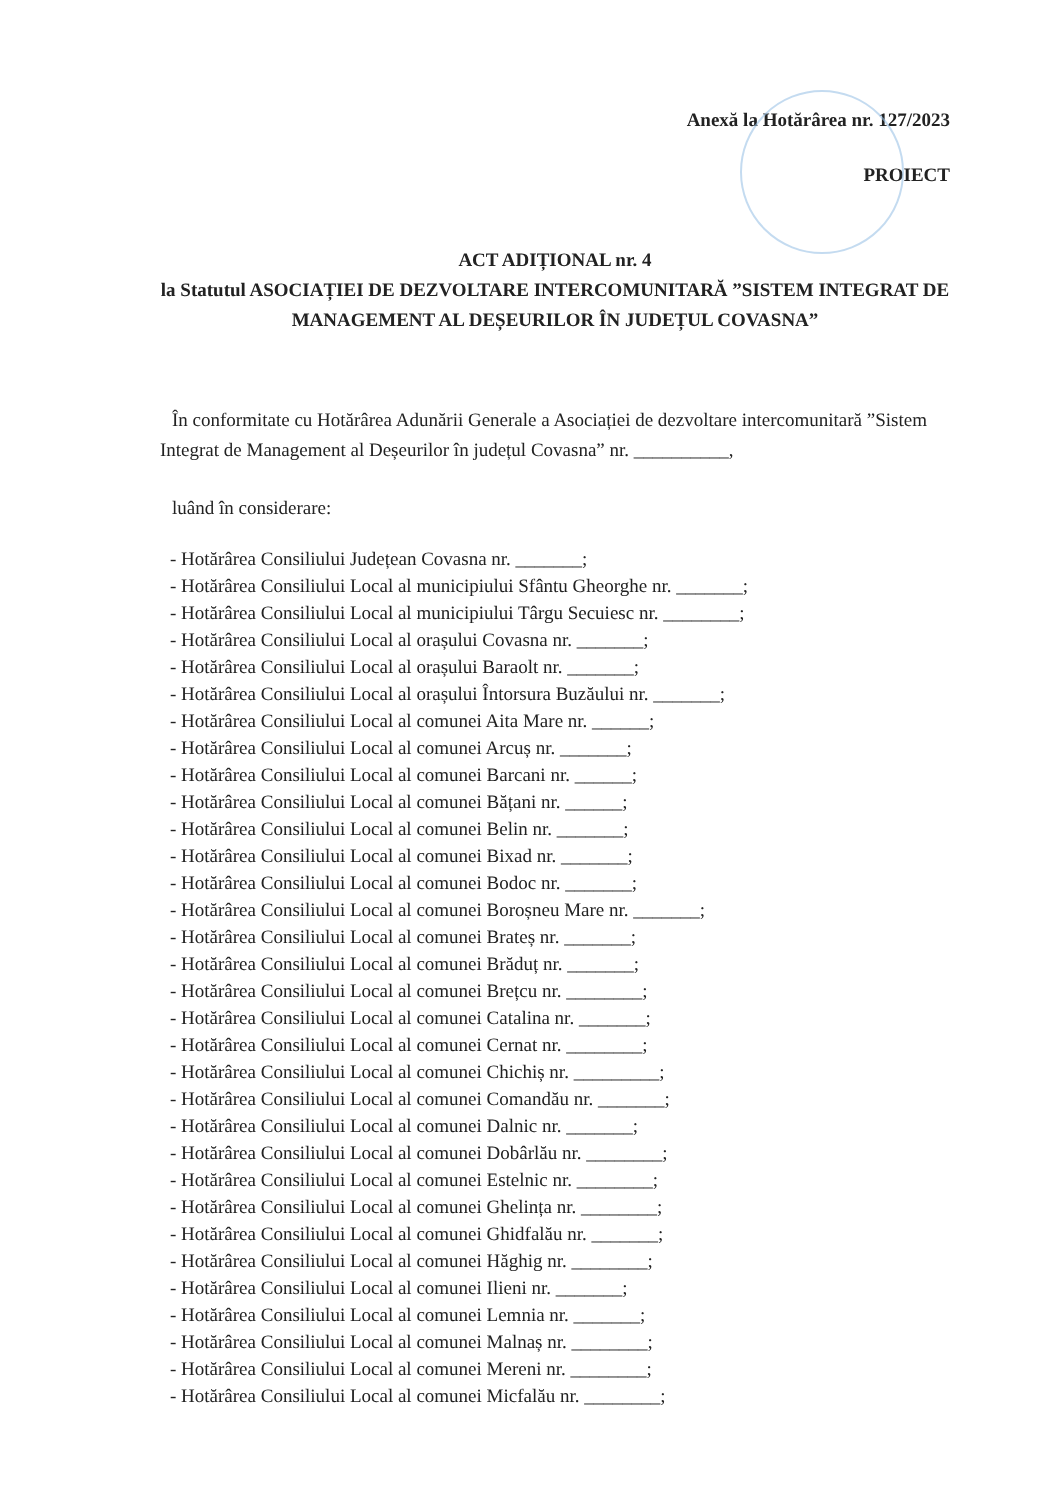Anexă la Hotărârea nr. 127/2023
PROIECT
ACT ADIȚIONAL nr. 4
la Statutul ASOCIAȚIEI DE DEZVOLTARE INTERCOMUNITARĂ ”SISTEM INTEGRAT DE MANAGEMENT AL DEȘEURILOR ÎN JUDEȚUL COVASNA”
În conformitate cu Hotărârea Adunării Generale a Asociației de dezvoltare intercomunitară ”Sistem Integrat de Management al Deșeurilor în județul Covasna” nr. __________,
luând în considerare:
- Hotărârea Consiliului Județean Covasna nr. _______;
- Hotărârea Consiliului Local al municipiului Sfântu Gheorghe nr. _______;
- Hotărârea Consiliului Local al municipiului Târgu Secuiesc nr. ________;
- Hotărârea Consiliului Local al orașului Covasna nr. _______;
- Hotărârea Consiliului Local al orașului Baraolt nr. _______;
- Hotărârea Consiliului Local al orașului Întorsura Buzăului nr. _______;
- Hotărârea Consiliului Local al comunei Aita Mare nr. ______;
- Hotărârea Consiliului Local al comunei Arcuș nr. _______;
- Hotărârea Consiliului Local al comunei Barcani nr. ______;
- Hotărârea Consiliului Local al comunei Bățani nr. ______;
- Hotărârea Consiliului Local al comunei Belin nr. _______;
- Hotărârea Consiliului Local al comunei Bixad nr. _______;
- Hotărârea Consiliului Local al comunei Bodoc nr. _______;
- Hotărârea Consiliului Local al comunei Boroșneu Mare nr. _______;
- Hotărârea Consiliului Local al comunei Brateș nr. _______;
- Hotărârea Consiliului Local al comunei Brăduț nr. _______;
- Hotărârea Consiliului Local al comunei Brețcu nr. ________;
- Hotărârea Consiliului Local al comunei Catalina nr. _______;
- Hotărârea Consiliului Local al comunei Cernat nr. ________;
- Hotărârea Consiliului Local al comunei Chichiș nr. _________;
- Hotărârea Consiliului Local al comunei Comandău nr. _______;
- Hotărârea Consiliului Local al comunei Dalnic nr. _______;
- Hotărârea Consiliului Local al comunei Dobârlău nr. ________;
- Hotărârea Consiliului Local al comunei Estelnic nr. ________;
- Hotărârea Consiliului Local al comunei Ghelința nr. ________;
- Hotărârea Consiliului Local al comunei Ghidfalău nr. _______;
- Hotărârea Consiliului Local al comunei Hăghig nr. ________;
- Hotărârea Consiliului Local al comunei Ilieni nr. _______;
- Hotărârea Consiliului Local al comunei Lemnia nr. _______;
- Hotărârea Consiliului Local al comunei Malnaș nr. ________;
- Hotărârea Consiliului Local al comunei Mereni nr. ________;
- Hotărârea Consiliului Local al comunei Micfalău nr. ________;